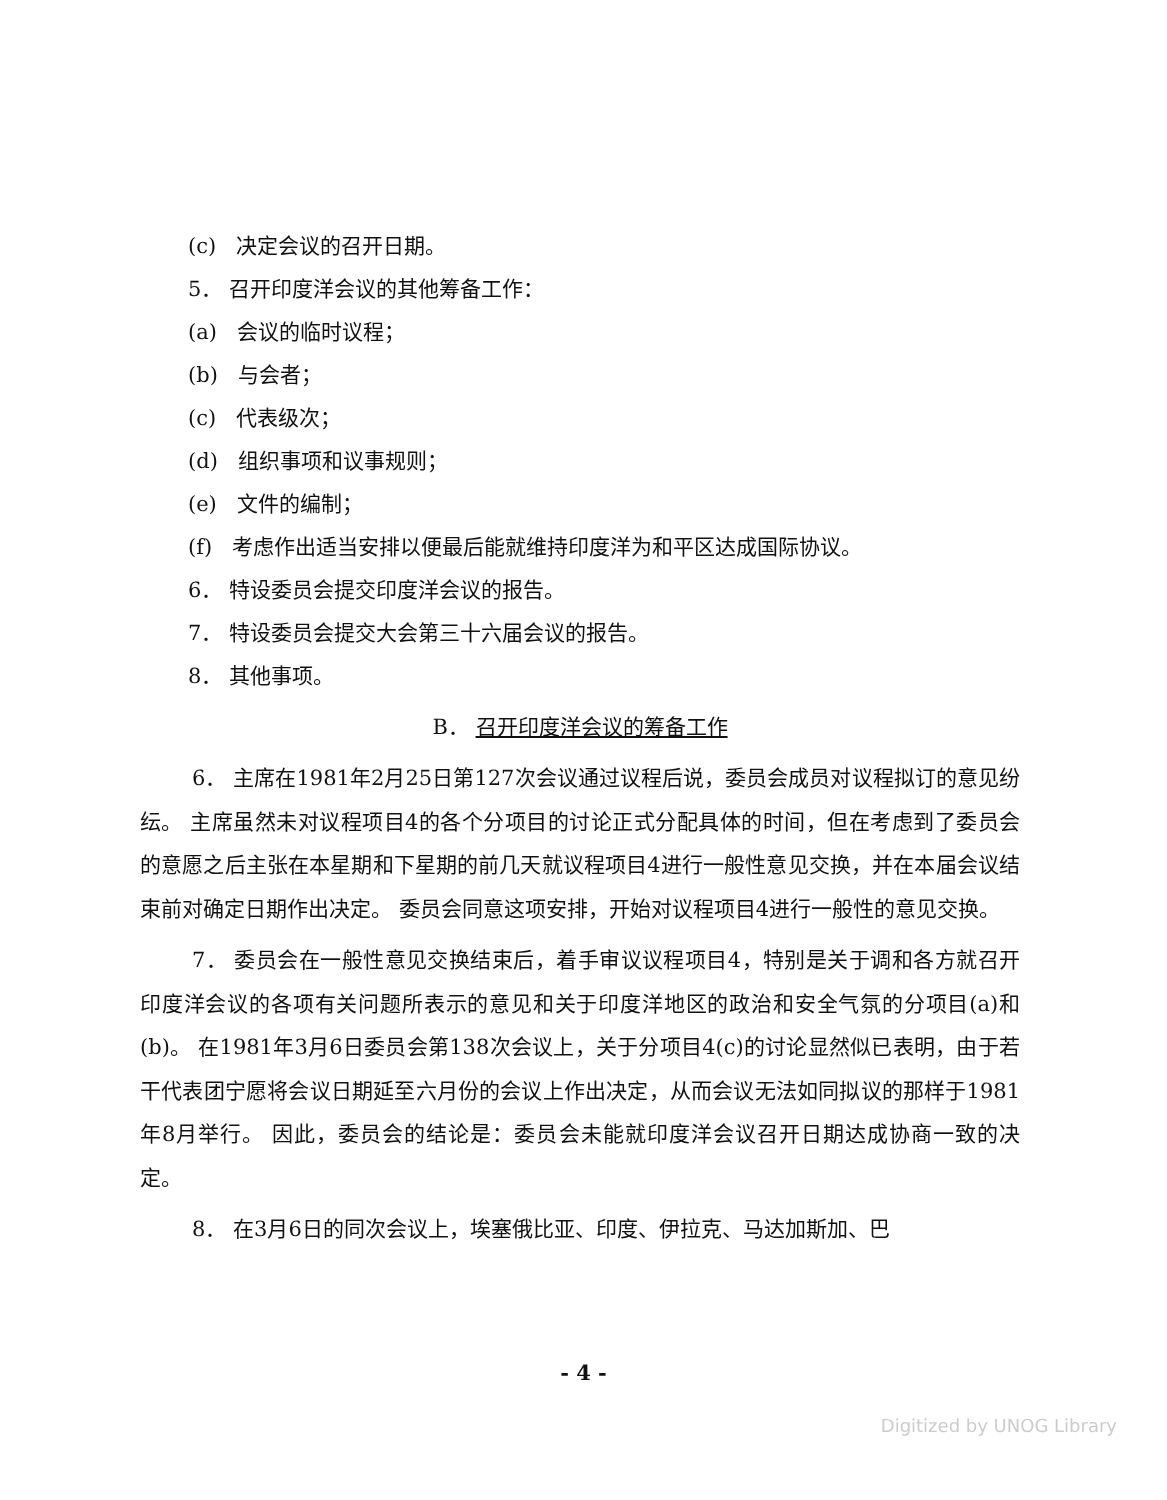(c) 决定会议的召开日期。
5． 召开印度洋会议的其他筹备工作：
(a) 会议的临时议程；
(b) 与会者；
(c) 代表级次；
(d) 组织事项和议事规则；
(e) 文件的编制；
(f) 考虑作出适当安排以便最后能就维持印度洋为和平区达成国际协议。
6． 特设委员会提交印度洋会议的报告。
7． 特设委员会提交大会第三十六届会议的报告。
8． 其他事项。
B． 召开印度洋会议的筹备工作
6． 主席在1981年2月25日第127次会议通过议程后说，委员会成员对议程拟订的意见纷纭。 主席虽然未对议程项目4的各个分项目的讨论正式分配具体的时间，但在考虑到了委员会的意愿之后主张在本星期和下星期的前几天就议程项目4进行一般性意见交换，并在本届会议结束前对确定日期作出决定。 委员会同意这项安排，开始对议程项目4进行一般性的意见交换。
7． 委员会在一般性意见交换结束后，着手审议议程项目4，特别是关于调和各方就召开印度洋会议的各项有关问题所表示的意见和关于印度洋地区的政治和安全气氛的分项目(a)和(b)。 在1981年3月6日委员会第138次会议上，关于分项目4(c)的讨论显然似已表明，由于若干代表团宁愿将会议日期延至六月份的会议上作出决定，从而会议无法如同拟议的那样于1981年8月举行。 因此，委员会的结论是：委员会未能就印度洋会议召开日期达成协商一致的决定。
8． 在3月6日的同次会议上，埃塞俄比亚、印度、伊拉克、马达加斯加、巴
- 4 -
Digitized by UNOG Library